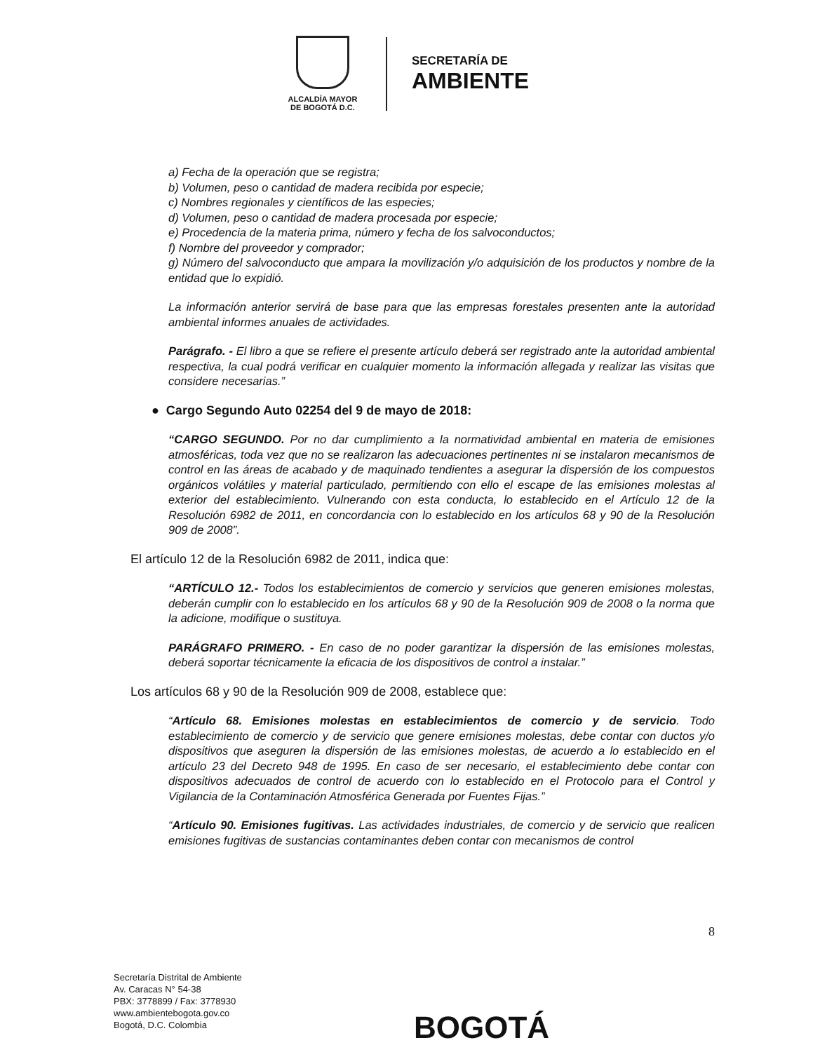ALCALDÍA MAYOR
DE BOGOTÁ D.C.
SECRETARÍA DE
AMBIENTE
a) Fecha de la operación que se registra;
b) Volumen, peso o cantidad de madera recibida por especie;
c) Nombres regionales y científicos de las especies;
d) Volumen, peso o cantidad de madera procesada por especie;
e) Procedencia de la materia prima, número y fecha de los salvoconductos;
f) Nombre del proveedor y comprador;
g) Número del salvoconducto que ampara la movilización y/o adquisición de los productos y nombre de la entidad que lo expidió.
La información anterior servirá de base para que las empresas forestales presenten ante la autoridad ambiental informes anuales de actividades.
Parágrafo. - El libro a que se refiere el presente artículo deberá ser registrado ante la autoridad ambiental respectiva, la cual podrá verificar en cualquier momento la información allegada y realizar las visitas que considere necesarias.”
● Cargo Segundo Auto 02254 del 9 de mayo de 2018:
“CARGO SEGUNDO. Por no dar cumplimiento a la normatividad ambiental en materia de emisiones atmosféricas, toda vez que no se realizaron las adecuaciones pertinentes ni se instalaron mecanismos de control en las áreas de acabado y de maquinado tendientes a asegurar la dispersión de los compuestos orgánicos volátiles y material particulado, permitiendo con ello el escape de las emisiones molestas al exterior del establecimiento. Vulnerando con esta conducta, lo establecido en el Artículo 12 de la Resolución 6982 de 2011, en concordancia con lo establecido en los artículos 68 y 90 de la Resolución 909 de 2008”.
El artículo 12 de la Resolución 6982 de 2011, indica que:
“ARTÍCULO 12.- Todos los establecimientos de comercio y servicios que generen emisiones molestas, deberán cumplir con lo establecido en los artículos 68 y 90 de la Resolución 909 de 2008 o la norma que la adicione, modifique o sustituya.
PARÁGRAFO PRIMERO. - En caso de no poder garantizar la dispersión de las emisiones molestas, deberá soportar técnicamente la eficacia de los dispositivos de control a instalar.”
Los artículos 68 y 90 de la Resolución 909 de 2008, establece que:
“Artículo 68. Emisiones molestas en establecimientos de comercio y de servicio. Todo establecimiento de comercio y de servicio que genere emisiones molestas, debe contar con ductos y/o dispositivos que aseguren la dispersión de las emisiones molestas, de acuerdo a lo establecido en el artículo 23 del Decreto 948 de 1995. En caso de ser necesario, el establecimiento debe contar con dispositivos adecuados de control de acuerdo con lo establecido en el Protocolo para el Control y Vigilancia de la Contaminación Atmosférica Generada por Fuentes Fijas.”
“Artículo 90. Emisiones fugitivas. Las actividades industriales, de comercio y de servicio que realicen emisiones fugitivas de sustancias contaminantes deben contar con mecanismos de control
8
Secretaría Distrital de Ambiente
Av. Caracas N° 54-38
PBX: 3778899 / Fax: 3778930
www.ambientebogota.gov.co
Bogotá, D.C. Colombia
BOGOTÁ